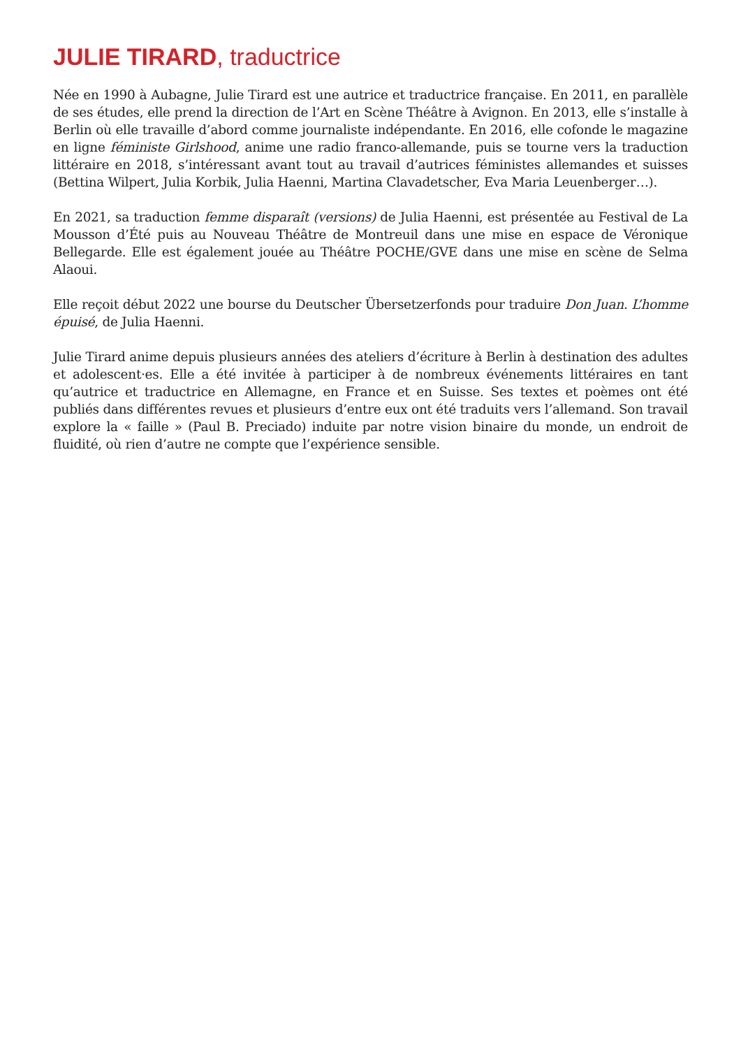JULIE TIRARD, traductrice
Née en 1990 à Aubagne, Julie Tirard est une autrice et traductrice française. En 2011, en parallèle de ses études, elle prend la direction de l’Art en Scène Théâtre à Avignon. En 2013, elle s’installe à Berlin où elle travaille d’abord comme journaliste indépendante. En 2016, elle cofonde le magazine en ligne féministe Girlshood, anime une radio franco-allemande, puis se tourne vers la traduction littéraire en 2018, s’intéressant avant tout au travail d’autrices féministes allemandes et suisses (Bettina Wilpert, Julia Korbik, Julia Haenni, Martina Clavadetscher, Eva Maria Leuenberger…).
En 2021, sa traduction femme disparaît (versions) de Julia Haenni, est présentée au Festival de La Mousson d’Été puis au Nouveau Théâtre de Montreuil dans une mise en espace de Véronique Bellegarde. Elle est également jouée au Théâtre POCHE/GVE dans une mise en scène de Selma Alaoui.
Elle reçoit début 2022 une bourse du Deutscher Übersetzerfonds pour traduire Don Juan. L’homme épuisé, de Julia Haenni.
Julie Tirard anime depuis plusieurs années des ateliers d’écriture à Berlin à destination des adultes et adolescent·es. Elle a été invitée à participer à de nombreux événements littéraires en tant qu’autrice et traductrice en Allemagne, en France et en Suisse. Ses textes et poèmes ont été publiés dans différentes revues et plusieurs d’entre eux ont été traduits vers l’allemand. Son travail explore la « faille » (Paul B. Preciado) induite par notre vision binaire du monde, un endroit de fluidité, où rien d’autre ne compte que l’expérience sensible.